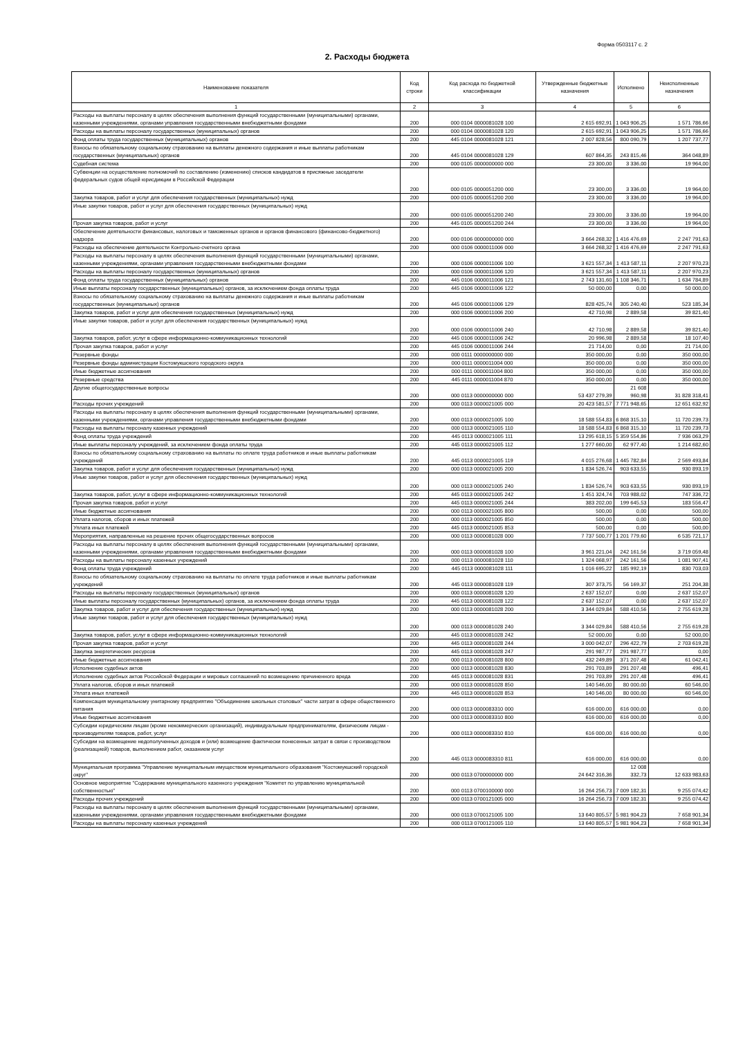Форма 0503117 с. 2
2. Расходы бюджета
| Наименование показателя | Код строки | Код расхода по бюджетной классификации | Утвержденные бюджетные назначения | Исполнено | Неисполненные назначения |
| --- | --- | --- | --- | --- | --- |
| 1 | 2 | 3 | 4 | 5 | 6 |
| Расходы на выплаты персоналу в целях обеспечения выполнения функций государственными (муниципальными) органами, казенными учреждениями, органами управления государственными внебюджетными фондами | 200 | 000 0104 0000081028 100 | 2 615 692,91 | 1 043 906,25 | 1 571 786,66 |
| Расходы на выплаты персоналу государственных (муниципальных) органов | 200 | 000 0104 0000081028 120 | 2 615 692,91 | 1 043 906,25 | 1 571 786,66 |
| Фонд оплаты труда государственных (муниципальных) органов | 200 | 445 0104 0000081028 121 | 2 007 828,56 | 800 090,79 | 1 207 737,77 |
| Взносы по обязательному социальному страхованию на выплаты денежного содержания и иные выплаты работникам государственных (муниципальных) органов | 200 | 445 0104 0000081028 129 | 607 864,35 | 243 815,46 | 364 048,89 |
| Судебная система | 200 | 000 0105 0000000000 000 | 23 300,00 | 3 336,00 | 19 964,00 |
| Субвенции на осуществление полномочий по составлению (изменению) списков кандидатов в присяжные заседатели федеральных судов общей юрисдикции в Российской Федерации | 200 | 000 0105 0000051200 000 | 23 300,00 | 3 336,00 | 19 964,00 |
| Закупка товаров, работ и услуг для обеспечения государственных (муниципальных) нужд | 200 | 000 0105 0000051200 200 | 23 300,00 | 3 336,00 | 19 964,00 |
| Иные закупки товаров, работ и услуг для обеспечения государственных (муниципальных) нужд | 200 | 000 0105 0000051200 240 | 23 300,00 | 3 336,00 | 19 964,00 |
| Прочая закупка товаров, работ и услуг | 200 | 445 0105 0000051200 244 | 23 300,00 | 3 336,00 | 19 964,00 |
| Обеспечение деятельности финансовых, налоговых и таможенных органов и органов финансового (финансово-бюджетного) надзора | 200 | 000 0106 0000000000 000 | 3 664 268,32 | 1 416 476,69 | 2 247 791,63 |
| Расходы на обеспечение деятельности Контрольно-счетного органа | 200 | 000 0106 0000011006 000 | 3 664 268,32 | 1 416 476,69 | 2 247 791,63 |
| Расходы на выплаты персоналу в целях обеспечения выполнения функций государственными (муниципальными) органами, казенными учреждениями, органами управления государственными внебюджетными фондами | 200 | 000 0106 0000011006 100 | 3 621 557,34 | 1 413 587,11 | 2 207 970,23 |
| Расходы на выплаты персоналу государственных (муниципальных) органов | 200 | 000 0106 0000011006 120 | 3 621 557,34 | 1 413 587,11 | 2 207 970,23 |
| Фонд оплаты труда государственных (муниципальных) органов | 200 | 445 0106 0000011006 121 | 2 743 131,60 | 1 108 346,71 | 1 634 784,89 |
| Иные выплаты персоналу государственных (муниципальных) органов, за исключением фонда оплаты труда | 200 | 445 0106 0000011006 122 | 50 000,00 | 0,00 | 50 000,00 |
| Взносы по обязательному социальному страхованию на выплаты денежного содержания и иные выплаты работникам государственных (муниципальных) органов | 200 | 445 0106 0000011006 129 | 828 425,74 | 305 240,40 | 523 185,34 |
| Закупка товаров, работ и услуг для обеспечения государственных (муниципальных) нужд | 200 | 000 0106 0000011006 200 | 42 710,98 | 2 889,58 | 39 821,40 |
| Иные закупки товаров, работ и услуг для обеспечения государственных (муниципальных) нужд | 200 | 000 0106 0000011006 240 | 42 710,98 | 2 889,58 | 39 821,40 |
| Закупка товаров, работ, услуг в сфере информационно-коммуникационных технологий | 200 | 445 0106 0000011006 242 | 20 996,98 | 2 889,58 | 18 107,40 |
| Прочая закупка товаров, работ и услуг | 200 | 445 0106 0000011006 244 | 21 714,00 | 0,00 | 21 714,00 |
| Резервные фонды | 200 | 000 0111 0000000000 000 | 350 000,00 | 0,00 | 350 000,00 |
| Резервные фонды администрации Костомукшского городского округа | 200 | 000 0111 0000011004 000 | 350 000,00 | 0,00 | 350 000,00 |
| Иные бюджетные ассигнования | 200 | 000 0111 0000011004 800 | 350 000,00 | 0,00 | 350 000,00 |
| Резервные средства | 200 | 445 0111 0000011004 870 | 350 000,00 | 0,00 | 350 000,00 |
| Другие общегосударственные вопросы | 200 | 000 0113 0000000000 000 | 53 437 279,39 | 21 608 960,98 | 31 828 318,41 |
| Расходы прочих учреждений | 200 | 000 0113 0000021005 000 | 20 423 581,57 | 7 771 948,65 | 12 651 632,92 |
| Расходы на выплаты персоналу в целях обеспечения выполнения функций государственными (муниципальными) органами, казенными учреждениями, органами управления государственными внебюджетными фондами | 200 | 000 0113 0000021005 100 | 18 588 554,83 | 6 868 315,10 | 11 720 239,73 |
| Расходы на выплаты персоналу казенных учреждений | 200 | 000 0113 0000021005 110 | 18 588 554,83 | 6 868 315,10 | 11 720 239,73 |
| Фонд оплаты труда учреждений | 200 | 445 0113 0000021005 111 | 13 295 618,15 | 5 359 554,86 | 7 936 063,29 |
| Иные выплаты персоналу учреждений, за исключением фонда оплаты труда | 200 | 445 0113 0000021005 112 | 1 277 660,00 | 62 977,40 | 1 214 682,60 |
| Взносы по обязательному социальному страхованию на выплаты по оплате труда работников и иные выплаты работникам учреждений | 200 | 445 0113 0000021005 119 | 4 015 276,68 | 1 445 782,84 | 2 569 493,84 |
| Закупка товаров, работ и услуг для обеспечения государственных (муниципальных) нужд | 200 | 000 0113 0000021005 200 | 1 834 526,74 | 903 633,55 | 930 893,19 |
| Иные закупки товаров, работ и услуг для обеспечения государственных (муниципальных) нужд | 200 | 000 0113 0000021005 240 | 1 834 526,74 | 903 633,55 | 930 893,19 |
| Закупка товаров, работ, услуг в сфере информационно-коммуникационных технологий | 200 | 445 0113 0000021005 242 | 1 451 324,74 | 703 988,02 | 747 336,72 |
| Прочая закупка товаров, работ и услуг | 200 | 445 0113 0000021005 244 | 383 202,00 | 199 645,53 | 183 556,47 |
| Иные бюджетные ассигнования | 200 | 000 0113 0000021005 800 | 500,00 | 0,00 | 500,00 |
| Уплата налогов, сборов и иных платежей | 200 | 000 0113 0000021005 850 | 500,00 | 0,00 | 500,00 |
| Уплата иных платежей | 200 | 445 0113 0000021005 853 | 500,00 | 0,00 | 500,00 |
| Мероприятия, направленные на решение прочих общегосударственных вопросов | 200 | 000 0113 0000081028 000 | 7 737 500,77 | 1 201 779,60 | 6 535 721,17 |
| Расходы на выплаты персоналу в целях обеспечения выполнения функций государственными (муниципальными) органами, казенными учреждениями, органами управления государственными внебюджетными фондами | 200 | 000 0113 0000081028 100 | 3 961 221,04 | 242 161,56 | 3 719 059,48 |
| Расходы на выплаты персоналу казенных учреждений | 200 | 000 0113 0000081028 110 | 1 324 068,97 | 242 161,56 | 1 081 907,41 |
| Фонд оплаты труда учреждений | 200 | 445 0113 0000081028 111 | 1 016 695,22 | 185 992,19 | 830 703,03 |
| Взносы по обязательному социальному страхованию на выплаты по оплате труда работников и иные выплаты работникам учреждений | 200 | 445 0113 0000081028 119 | 307 373,75 | 56 169,37 | 251 204,38 |
| Расходы на выплаты персоналу государственных (муниципальных) органов | 200 | 000 0113 0000081028 120 | 2 637 152,07 | 0,00 | 2 637 152,07 |
| Иные выплаты персоналу государственных (муниципальных) органов, за исключением фонда оплаты труда | 200 | 445 0113 0000081028 122 | 2 637 152,07 | 0,00 | 2 637 152,07 |
| Закупка товаров, работ и услуг для обеспечения государственных (муниципальных) нужд | 200 | 000 0113 0000081028 200 | 3 344 029,84 | 588 410,56 | 2 755 619,28 |
| Иные закупки товаров, работ и услуг для обеспечения государственных (муниципальных) нужд | 200 | 000 0113 0000081028 240 | 3 344 029,84 | 588 410,56 | 2 755 619,28 |
| Закупка товаров, работ, услуг в сфере информационно-коммуникационных технологий | 200 | 445 0113 0000081028 242 | 52 000,00 | 0,00 | 52 000,00 |
| Прочая закупка товаров, работ и услуг | 200 | 445 0113 0000081028 244 | 3 000 042,07 | 296 422,79 | 2 703 619,28 |
| Закупка энергетических ресурсов | 200 | 445 0113 0000081028 247 | 291 987,77 | 291 987,77 | 0,00 |
| Иные бюджетные ассигнования | 200 | 000 0113 0000081028 800 | 432 249,89 | 371 207,48 | 61 042,41 |
| Исполнение судебных актов | 200 | 000 0113 0000081028 830 | 291 703,89 | 291 207,48 | 496,41 |
| Исполнение судебных актов Российской Федерации и мировых соглашений по возмещению причиненного вреда | 200 | 445 0113 0000081028 831 | 291 703,89 | 291 207,48 | 496,41 |
| Уплата налогов, сборов и иных платежей | 200 | 000 0113 0000081028 850 | 140 546,00 | 80 000,00 | 60 546,00 |
| Уплата иных платежей | 200 | 445 0113 0000081028 853 | 140 546,00 | 80 000,00 | 60 546,00 |
| Компенсация муниципальному унитарному предприятию "Объединение школьных столовых" части затрат в сфере общественного питания | 200 | 000 0113 0000083310 000 | 616 000,00 | 616 000,00 | 0,00 |
| Иные бюджетные ассигнования | 200 | 000 0113 0000083310 800 | 616 000,00 | 616 000,00 | 0,00 |
| Субсидии юридическим лицам (кроме некоммерческих организаций), индивидуальным предпринимателям, физическим лицам - производителям товаров, работ, услуг | 200 | 000 0113 0000083310 810 | 616 000,00 | 616 000,00 | 0,00 |
| Субсидии на возмещение недополученных доходов и (или) возмещение фактически понесенных затрат в связи с производством (реализацией) товаров, выполнением работ, оказанием услуг | 200 | 445 0113 0000083310 811 | 616 000,00 | 616 000,00 | 0,00 |
| Муниципальная программа "Управление муниципальным имуществом муниципального образования "Костомукшский городской округ" | 200 | 000 0113 0700000000 000 | 24 642 316,36 | 12 008 332,73 | 12 633 983,63 |
| Основное мероприятие "Содержание муниципального казенного учреждения "Комитет по управлению муниципальной собственностью" | 200 | 000 0113 0700100000 000 | 16 264 256,73 | 7 009 182,31 | 9 255 074,42 |
| Расходы прочих учреждений | 200 | 000 0113 0700121005 000 | 16 264 256,73 | 7 009 182,31 | 9 255 074,42 |
| Расходы на выплаты персоналу в целях обеспечения выполнения функций государственными (муниципальными) органами, казенными учреждениями, органами управления государственными внебюджетными фондами | 200 | 000 0113 0700121005 100 | 13 640 805,57 | 5 981 904,23 | 7 658 901,34 |
| Расходы на выплаты персоналу казенных учреждений | 200 | 000 0113 0700121005 110 | 13 640 805,57 | 5 981 904,23 | 7 658 901,34 |